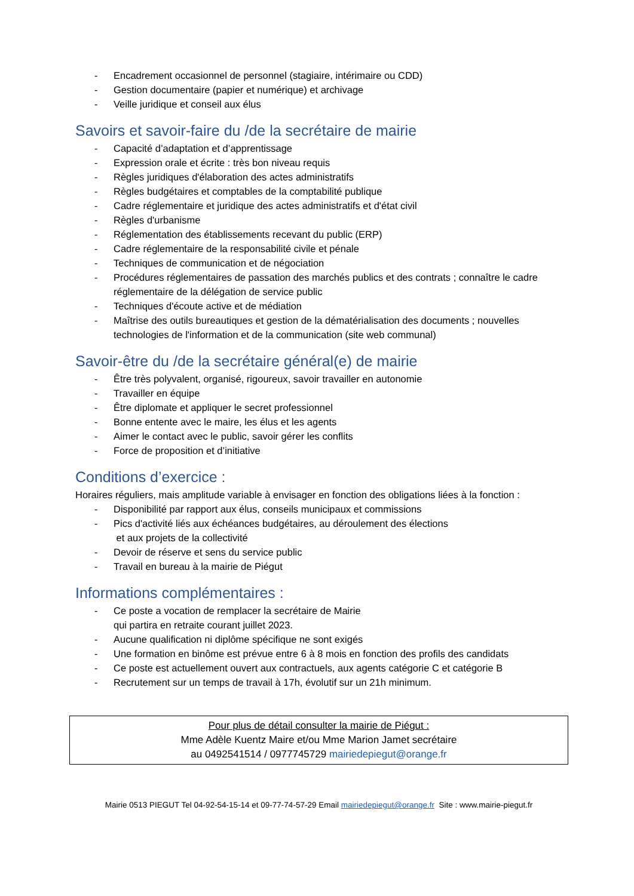- Encadrement occasionnel de personnel (stagiaire, intérimaire ou CDD)
- Gestion documentaire (papier et numérique) et archivage
- Veille juridique et conseil aux élus
Savoirs et savoir-faire du /de la secrétaire de mairie
- Capacité d’adaptation et d’apprentissage
- Expression orale et écrite : très bon niveau requis
- Règles juridiques d'élaboration des actes administratifs
- Règles budgétaires et comptables de la comptabilité publique
- Cadre réglementaire et juridique des actes administratifs et d'état civil
- Règles d'urbanisme
- Réglementation des établissements recevant du public (ERP)
- Cadre réglementaire de la responsabilité civile et pénale
- Techniques de communication et de négociation
- Procédures réglementaires de passation des marchés publics et des contrats ; connaître le cadre réglementaire de la délégation de service public
- Techniques d'écoute active et de médiation
- Maîtrise des outils bureautiques et gestion de la dématérialisation des documents ; nouvelles technologies de l'information et de la communication (site web communal)
Savoir-être du /de la secrétaire général(e) de mairie
- Être très polyvalent, organisé, rigoureux, savoir travailler en autonomie
- Travailler en équipe
- Être diplomate et appliquer le secret professionnel
- Bonne entente avec le maire, les élus et les agents
- Aimer le contact avec le public, savoir gérer les conflits
- Force de proposition et d’initiative
Conditions d’exercice :
Horaires réguliers, mais amplitude variable à envisager en fonction des obligations liées à la fonction :
- Disponibilité par rapport aux élus, conseils municipaux et commissions
- Pics d'activité liés aux échéances budgétaires, au déroulement des élections
et aux projets de la collectivité
- Devoir de réserve et sens du service public
- Travail en bureau à la mairie de Piégut
Informations complémentaires :
- Ce poste a vocation de remplacer la secrétaire de Mairie
qui partira en retraite courant juillet 2023.
- Aucune qualification ni diplôme spécifique ne sont exigés
- Une formation en binôme est prévue entre 6 à 8 mois en fonction des profils des candidats
- Ce poste est actuellement ouvert aux contractuels, aux agents catégorie C et catégorie B
- Recrutement sur un temps de travail à 17h, évolutif sur un 21h minimum.
Pour plus de détail consulter la mairie de Piégut :
Mme Adèle Kuentz Maire et/ou Mme Marion Jamet secrétaire
au 0492541514 / 0977745729 mairiedepiegut@orange.fr
Mairie 0513 PIEGUT Tel 04-92-54-15-14 et 09-77-74-57-29 Email mairiedepiegut@orange.fr Site : www.mairie-piegut.fr